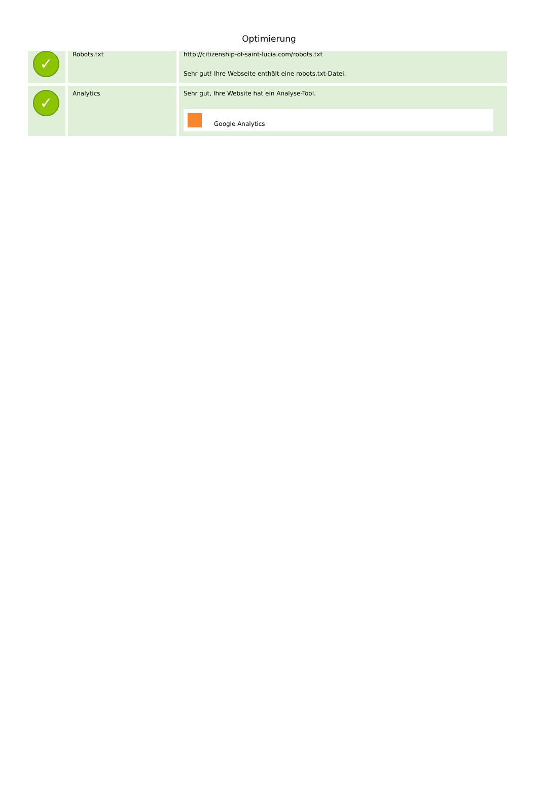Optimierung
| ✓ | Robots.txt | http://citizenship-of-saint-lucia.com/robots.txt Sehr gut! Ihre Webseite enthält eine robots.txt-Datei. |
| ✓ | Analytics | Sehr gut, Ihre Website hat ein Analyse-Tool. Google Analytics |